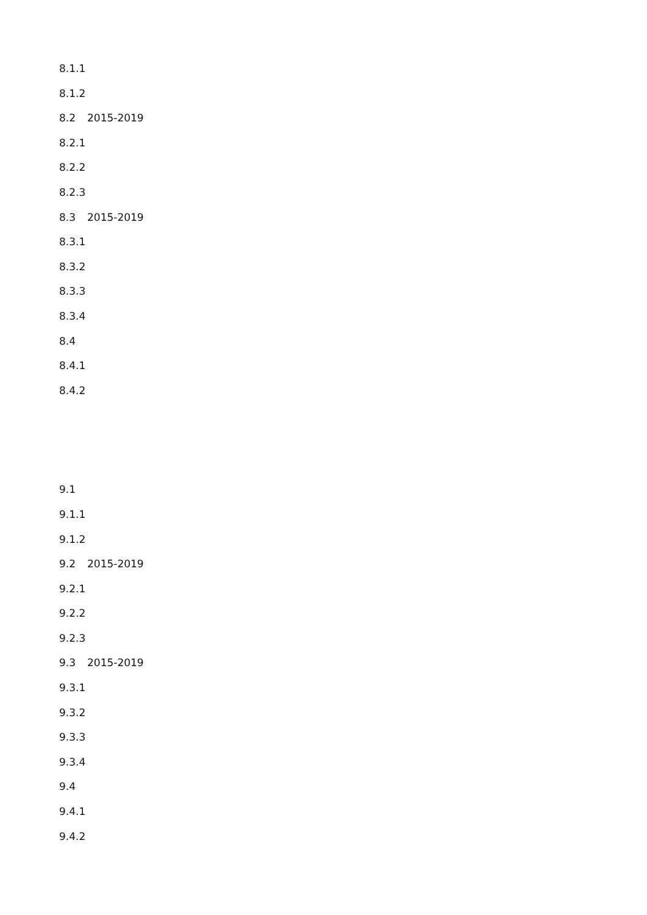8.1.1
8.1.2
8.2 2015-2019
8.2.1
8.2.2
8.2.3
8.3 2015-2019
8.3.1
8.3.2
8.3.3
8.3.4
8.4
8.4.1
8.4.2
9.1
9.1.1
9.1.2
9.2 2015-2019
9.2.1
9.2.2
9.2.3
9.3 2015-2019
9.3.1
9.3.2
9.3.3
9.3.4
9.4
9.4.1
9.4.2